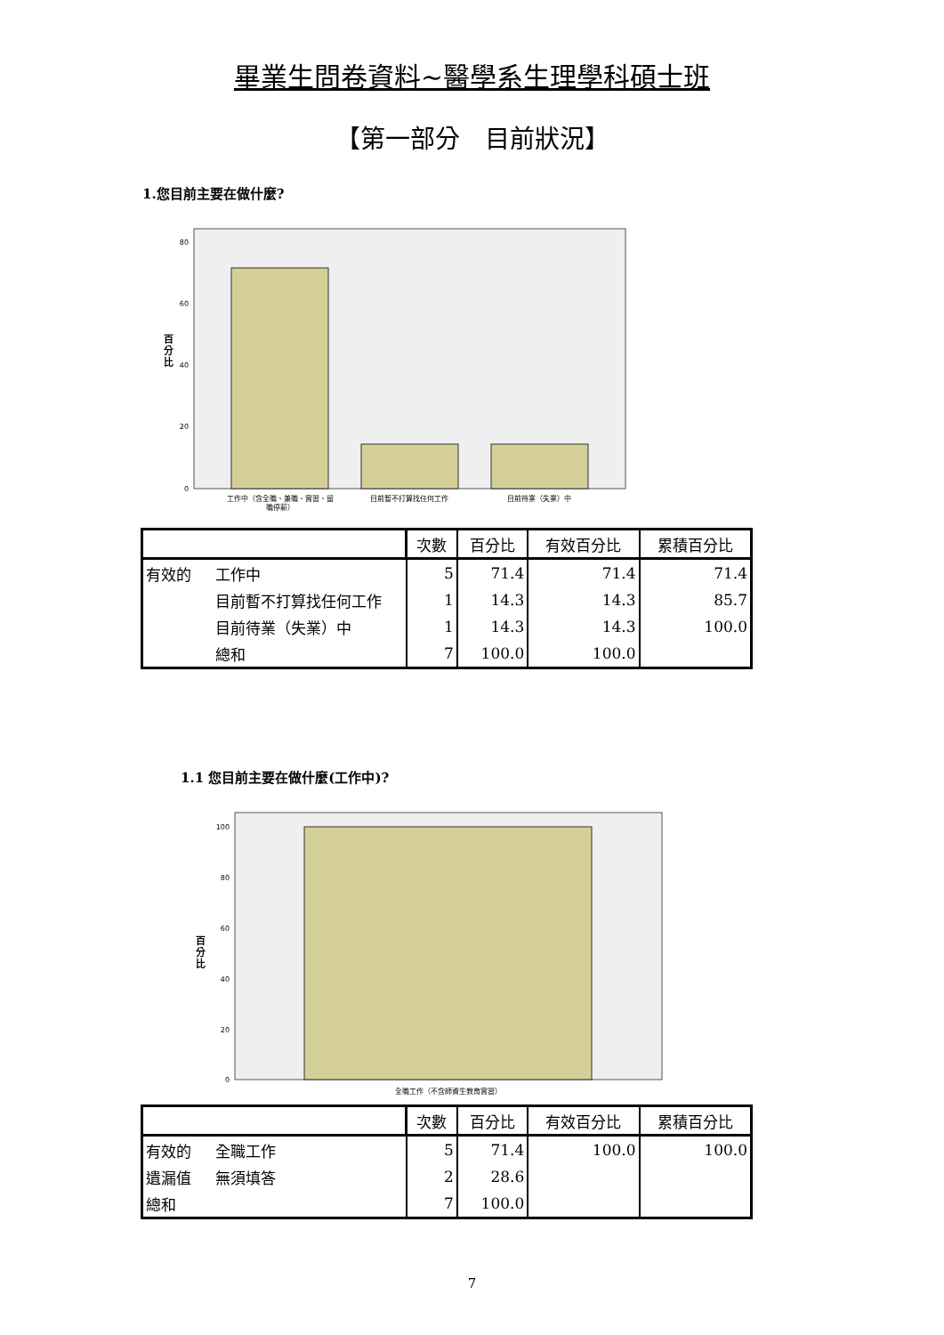畢業生問卷資料~醫學系生理學科碩士班
【第一部分　目前狀況】
1.您目前主要在做什麼?
80
60
40
20
0
百
分
比
工作中（含全職、兼職、實習、留
職停薪）
目前暫不打算找任何工作
目前待業（失業）中
| | | 次數 | 百分比 | 有效百分比 | 累積百分比 |
| --- | --- | --- | --- | --- | --- |
| 有效的 | 工作中 | 5 | 71.4 | 71.4 | 71.4 |
| | 目前暫不打算找任何工作 | 1 | 14.3 | 14.3 | 85.7 |
| | 目前待業（失業）中 | 1 | 14.3 | 14.3 | 100.0 |
| | 總和 | 7 | 100.0 | 100.0 | |
1.1 您目前主要在做什麼(工作中)?
100
80
60
40
20
0
百
分
比
全職工作（不含師資生教育實習）
| | | 次數 | 百分比 | 有效百分比 | 累積百分比 |
| --- | --- | --- | --- | --- | --- |
| 有效的 | 全職工作 | 5 | 71.4 | 100.0 | 100.0 |
| 遺漏值 | 無須填答 | 2 | 28.6 | | |
| 總和 | | 7 | 100.0 | | |
7